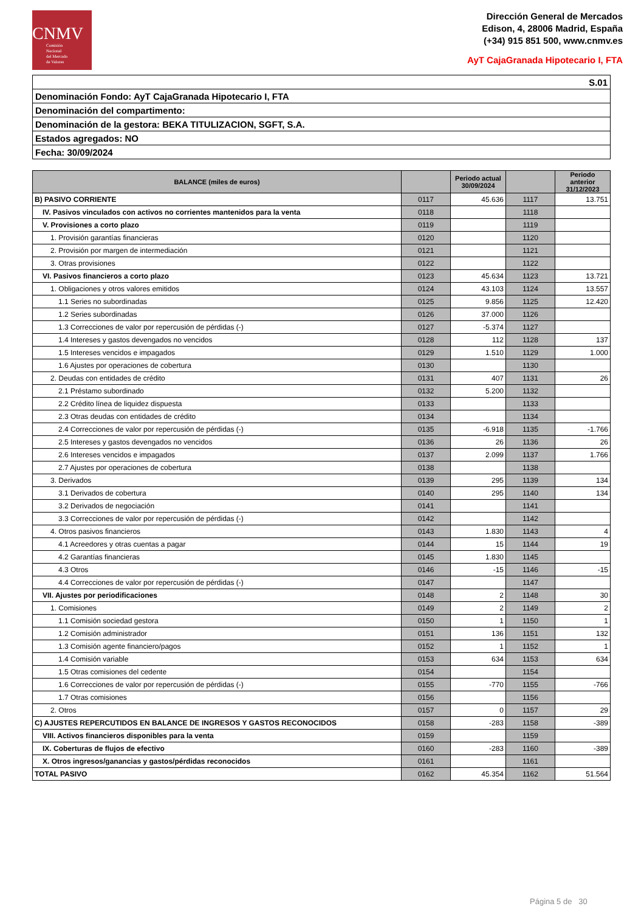CNMV
Comisión
Nacional
del Mercado
de Valores
Dirección General de Mercados
Edison, 4, 28006 Madrid, España
(+34) 915 851 500, www.cnmv.es
AyT CajaGranada Hipotecario I, FTA
| S.01 |
| Denominación Fondo: AyT CajaGranada Hipotecario I, FTA |
| Denominación del compartimento: |
| Denominación de la gestora: BEKA TITULIZACION, SGFT, S.A. |
| Estados agregados: NO |
| Fecha: 30/09/2024 |
| BALANCE (miles de euros) | | Periodo actual 30/09/2024 | | Periodo anterior 31/12/2023 |
| --- | --- | --- | --- | --- |
| B) PASIVO CORRIENTE | 0117 | 45.636 | 1117 | 13.751 |
| IV. Pasivos vinculados con activos no corrientes mantenidos para la venta | 0118 | | 1118 | |
| V. Provisiones a corto plazo | 0119 | | 1119 | |
| 1. Provisión garantías financieras | 0120 | | 1120 | |
| 2. Provisión por margen de intermediación | 0121 | | 1121 | |
| 3. Otras provisiones | 0122 | | 1122 | |
| VI. Pasivos financieros a corto plazo | 0123 | 45.634 | 1123 | 13.721 |
| 1. Obligaciones y otros valores emitidos | 0124 | 43.103 | 1124 | 13.557 |
| 1.1 Series no subordinadas | 0125 | 9.856 | 1125 | 12.420 |
| 1.2 Series subordinadas | 0126 | 37.000 | 1126 | |
| 1.3 Correcciones de valor por repercusión de pérdidas (-) | 0127 | -5.374 | 1127 | |
| 1.4 Intereses y gastos devengados no vencidos | 0128 | 112 | 1128 | 137 |
| 1.5 Intereses vencidos e impagados | 0129 | 1.510 | 1129 | 1.000 |
| 1.6 Ajustes por operaciones de cobertura | 0130 | | 1130 | |
| 2. Deudas con entidades de crédito | 0131 | 407 | 1131 | 26 |
| 2.1 Préstamo subordinado | 0132 | 5.200 | 1132 | |
| 2.2 Crédito línea de liquidez dispuesta | 0133 | | 1133 | |
| 2.3 Otras deudas con entidades de crédito | 0134 | | 1134 | |
| 2.4 Correcciones de valor por repercusión de pérdidas (-) | 0135 | -6.918 | 1135 | -1.766 |
| 2.5 Intereses y gastos devengados no vencidos | 0136 | 26 | 1136 | 26 |
| 2.6 Intereses vencidos e impagados | 0137 | 2.099 | 1137 | 1.766 |
| 2.7 Ajustes por operaciones de cobertura | 0138 | | 1138 | |
| 3. Derivados | 0139 | 295 | 1139 | 134 |
| 3.1 Derivados de cobertura | 0140 | 295 | 1140 | 134 |
| 3.2 Derivados de negociación | 0141 | | 1141 | |
| 3.3 Correcciones de valor por repercusión de pérdidas (-) | 0142 | | 1142 | |
| 4. Otros pasivos financieros | 0143 | 1.830 | 1143 | 4 |
| 4.1 Acreedores y otras cuentas a pagar | 0144 | 15 | 1144 | 19 |
| 4.2 Garantías financieras | 0145 | 1.830 | 1145 | |
| 4.3 Otros | 0146 | -15 | 1146 | -15 |
| 4.4 Correcciones de valor por repercusión de pérdidas (-) | 0147 | | 1147 | |
| VII. Ajustes por periodificaciones | 0148 | 2 | 1148 | 30 |
| 1. Comisiones | 0149 | 2 | 1149 | 2 |
| 1.1 Comisión sociedad gestora | 0150 | 1 | 1150 | 1 |
| 1.2 Comisión administrador | 0151 | 136 | 1151 | 132 |
| 1.3 Comisión agente financiero/pagos | 0152 | 1 | 1152 | 1 |
| 1.4 Comisión variable | 0153 | 634 | 1153 | 634 |
| 1.5 Otras comisiones del cedente | 0154 | | 1154 | |
| 1.6 Correcciones de valor por repercusión de pérdidas (-) | 0155 | -770 | 1155 | -766 |
| 1.7 Otras comisiones | 0156 | | 1156 | |
| 2. Otros | 0157 | 0 | 1157 | 29 |
| C) AJUSTES REPERCUTIDOS EN BALANCE DE INGRESOS Y GASTOS RECONOCIDOS | 0158 | -283 | 1158 | -389 |
| VIII. Activos financieros disponibles para la venta | 0159 | | 1159 | |
| IX. Coberturas de flujos de efectivo | 0160 | -283 | 1160 | -389 |
| X. Otros ingresos/ganancias y gastos/pérdidas reconocidos | 0161 | | 1161 | |
| TOTAL PASIVO | 0162 | 45.354 | 1162 | 51.564 |
Página 5 de 30